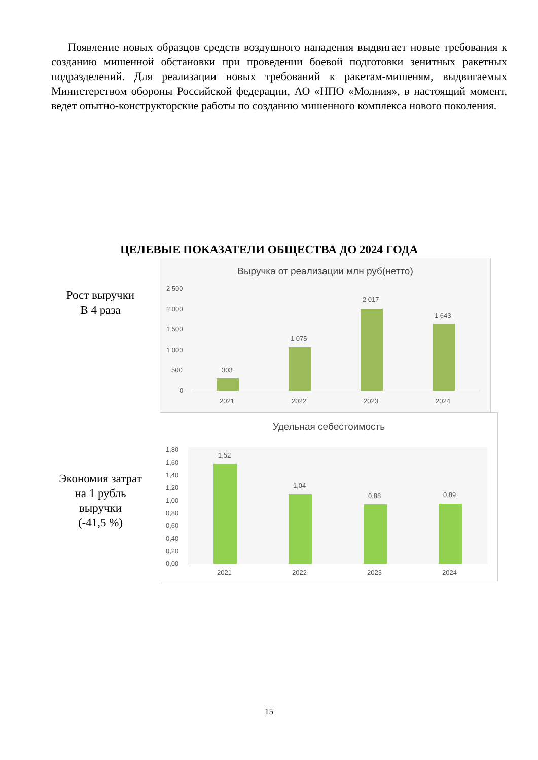Появление новых образцов средств воздушного нападения выдвигает новые требования к созданию мишенной обстановки при проведении боевой подготовки зенитных ракетных подразделений. Для реализации новых требований к ракетам-мишеням, выдвигаемых Министерством обороны Российской федерации, АО «НПО «Молния», в настоящий момент, ведет опытно-конструкторские работы по созданию мишенного комплекса нового поколения.
ЦЕЛЕВЫЕ ПОКАЗАТЕЛИ ОБЩЕСТВА ДО 2024 ГОДА
Рост выручки
В 4 раза
Выручка от реализации млн руб(нетто)
2 500
2 000
1 500
1 000
500
0
303
1 075
2 017
1 643
2021 2022 2023 2024
Экономия затрат
на 1 рубль
выручки
(-41,5 %)
Удельная себестоимость
1,80
1,60
1,40
1,20
1,00
0,80
0,60
0,40
0,20
0,00
1,52
1,04
0,88 0,89
2021 2022 2023 2024
15